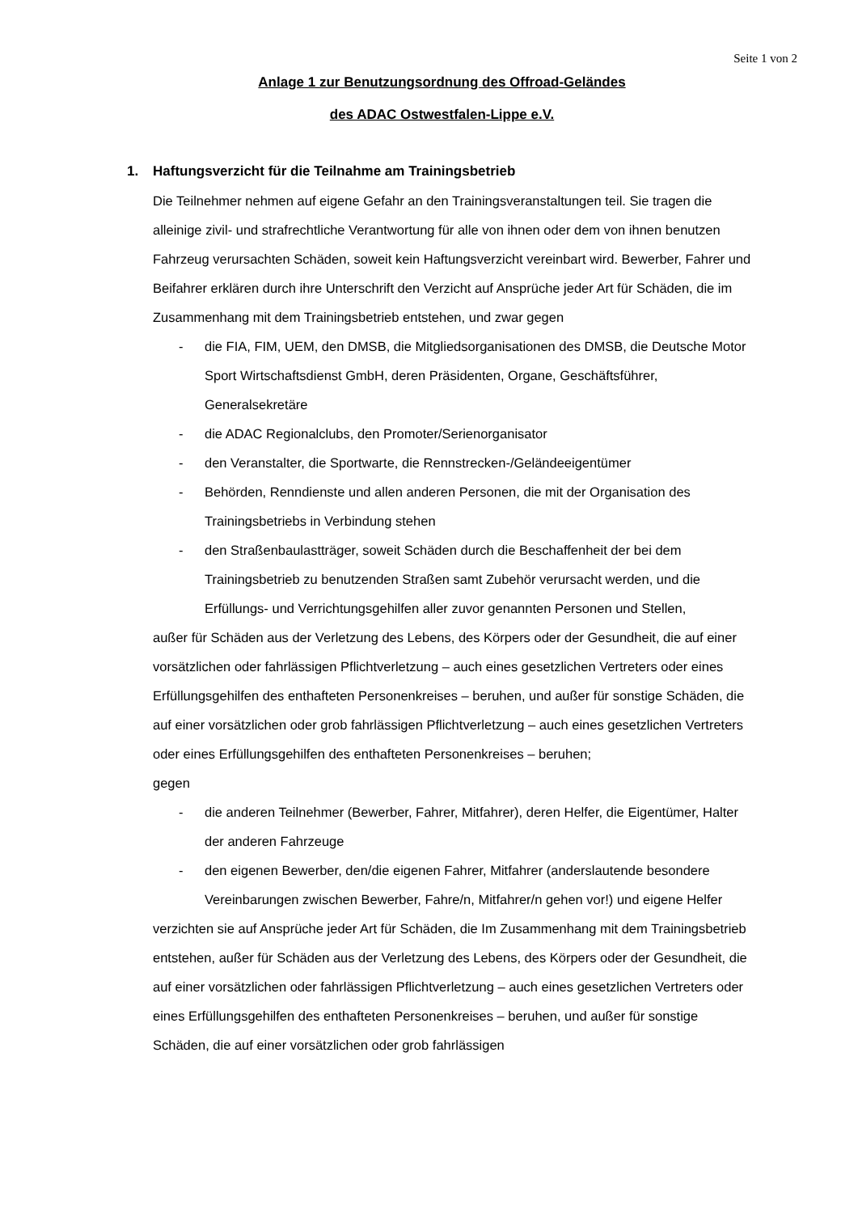Seite 1 von 2
Anlage 1 zur Benutzungsordnung des Offroad-Geländes
des ADAC Ostwestfalen-Lippe e.V.
1. Haftungsverzicht für die Teilnahme am Trainingsbetrieb
Die Teilnehmer nehmen auf eigene Gefahr an den Trainingsveranstaltungen teil. Sie tragen die alleinige zivil- und strafrechtliche Verantwortung für alle von ihnen oder dem von ihnen benutzen Fahrzeug verursachten Schäden, soweit kein Haftungsverzicht vereinbart wird. Bewerber, Fahrer und Beifahrer erklären durch ihre Unterschrift den Verzicht auf Ansprüche jeder Art für Schäden, die im Zusammenhang mit dem Trainingsbetrieb entstehen, und zwar gegen
- die FIA, FIM, UEM, den DMSB, die Mitgliedsorganisationen des DMSB, die Deutsche Motor Sport Wirtschaftsdienst GmbH, deren Präsidenten, Organe, Geschäftsführer, Generalsekretäre
- die ADAC Regionalclubs, den Promoter/Serienorganisator
- den Veranstalter, die Sportwarte, die Rennstrecken-/Geländeeigentümer
- Behörden, Renndienste und allen anderen Personen, die mit der Organisation des Trainingsbetriebs in Verbindung stehen
- den Straßenbaulastträger, soweit Schäden durch die Beschaffenheit der bei dem Trainingsbetrieb zu benutzenden Straßen samt Zubehör verursacht werden, und die Erfüllungs- und Verrichtungsgehilfen aller zuvor genannten Personen und Stellen,
außer für Schäden aus der Verletzung des Lebens, des Körpers oder der Gesundheit, die auf einer vorsätzlichen oder fahrlässigen Pflichtverletzung – auch eines gesetzlichen Vertreters oder eines Erfüllungsgehilfen des enthafteten Personenkreises – beruhen, und außer für sonstige Schäden, die auf einer vorsätzlichen oder grob fahrlässigen Pflichtverletzung – auch eines gesetzlichen Vertreters oder eines Erfüllungsgehilfen des enthafteten Personenkreises – beruhen;
gegen
- die anderen Teilnehmer (Bewerber, Fahrer, Mitfahrer), deren Helfer, die Eigentümer, Halter der anderen Fahrzeuge
- den eigenen Bewerber, den/die eigenen Fahrer, Mitfahrer (anderslautende besondere Vereinbarungen zwischen Bewerber, Fahre/n, Mitfahrer/n gehen vor!) und eigene Helfer
verzichten sie auf Ansprüche jeder Art für Schäden, die Im Zusammenhang mit dem Trainingsbetrieb entstehen, außer für Schäden aus der Verletzung des Lebens, des Körpers oder der Gesundheit, die auf einer vorsätzlichen oder fahrlässigen Pflichtverletzung – auch eines gesetzlichen Vertreters oder eines Erfüllungsgehilfen des enthafteten Personenkreises – beruhen, und außer für sonstige Schäden, die auf einer vorsätzlichen oder grob fahrlässigen